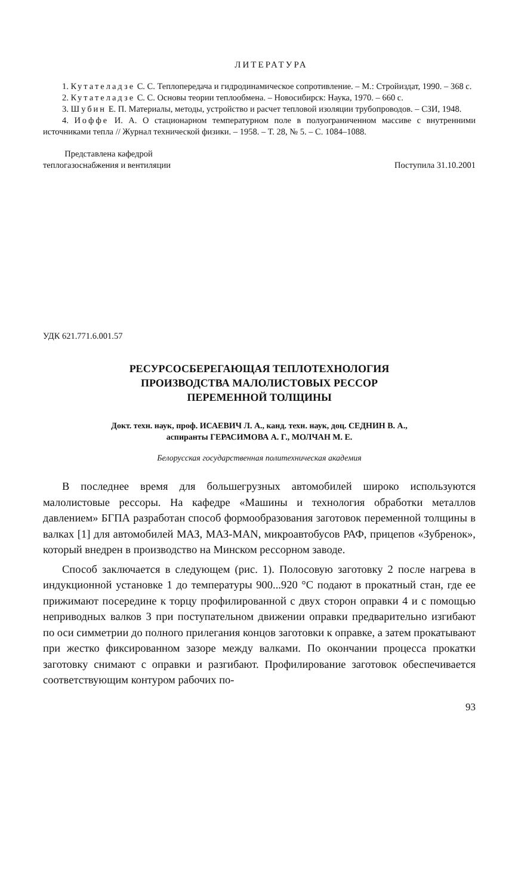ЛИТЕРАТУРА
1. Кутателадзе С. С. Теплопередача и гидродинамическое сопротивление. – М.: Стройиздат, 1990. – 368 с.
2. Кутателадзе С. С. Основы теории теплообмена. – Новосибирск: Наука, 1970. – 660 с.
3. Шубин Е. П. Материалы, методы, устройство и расчет тепловой изоляции трубопроводов. – СЗИ, 1948.
4. Иоффе И. А. О стационарном температурном поле в полуограниченном массиве с внутренними источниками тепла // Журнал технической физики. – 1958. – Т. 28, № 5. – С. 1084–1088.
Представлена кафедрой
теплогазоснабжения и вентиляции
Поступила 31.10.2001
УДК 621.771.6.001.57
РЕСУРСОСБЕРЕГАЮЩАЯ ТЕПЛОТЕХНОЛОГИЯ
ПРОИЗВОДСТВА МАЛОЛИСТОВЫХ РЕССОР
ПЕРЕМЕННОЙ ТОЛЩИНЫ
Докт. техн. наук, проф. ИСАЕВИЧ Л. А., канд. техн. наук, доц. СЕДНИН В. А.,
аспиранты ГЕРАСИМОВА А. Г., МОЛЧАН М. Е.
Белорусская государственная политехническая академия
В последнее время для большегрузных автомобилей широко используются малолистовые рессоры. На кафедре «Машины и технология обработки металлов давлением» БГПА разработан способ формообразования заготовок переменной толщины в валках [1] для автомобилей МАЗ, МАЗ-MAN, микроавтобусов РАФ, прицепов «Зубренок», который внедрен в производство на Минском рессорном заводе.
Способ заключается в следующем (рис. 1). Полосовую заготовку 2 после нагрева в индукционной установке 1 до температуры 900...920 °С подают в прокатный стан, где ее прижимают посередине к торцу профилированной с двух сторон оправки 4 и с помощью неприводных валков 3 при поступательном движении оправки предварительно изгибают по оси симметрии до полного прилегания концов заготовки к оправке, а затем прокатывают при жестко фиксированном зазоре между валками. По окончании процесса прокатки заготовку снимают с оправки и разгибают. Профилирование заготовок обеспечивается соответствующим контуром рабочих по-
93